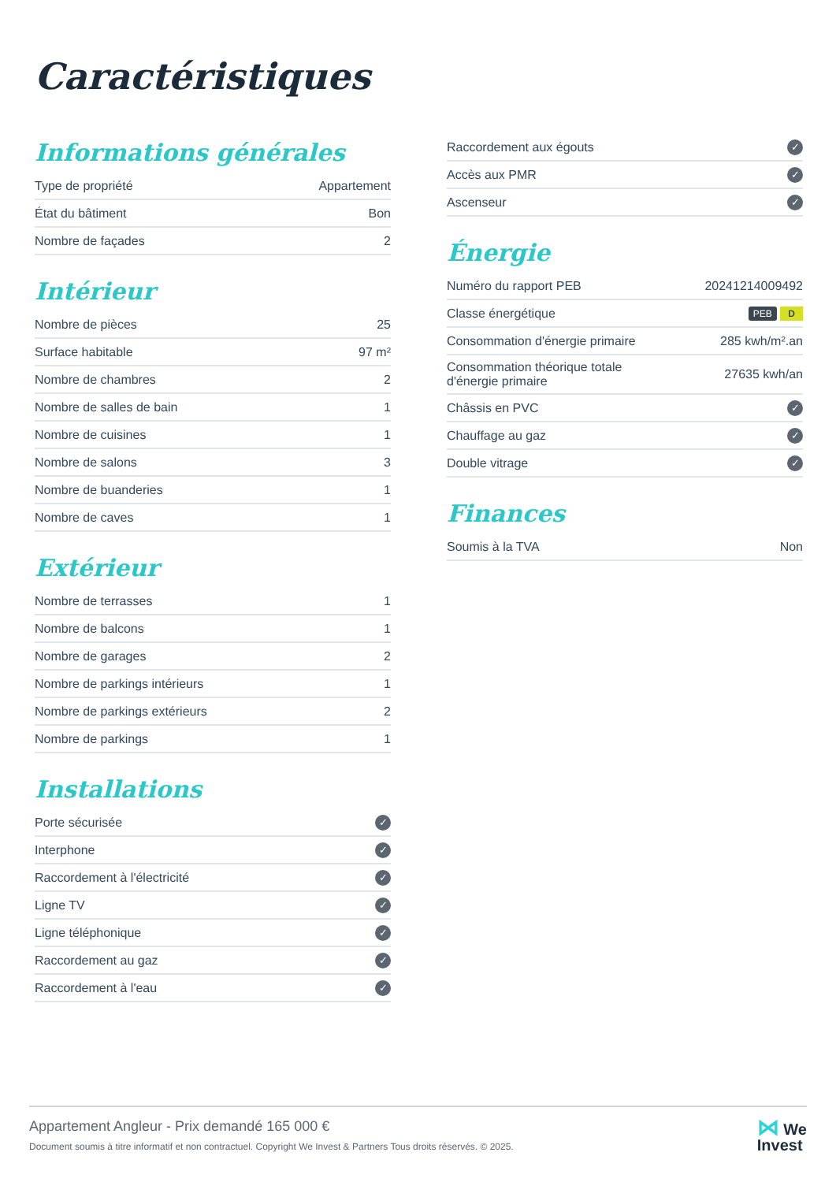Caractéristiques
Informations générales
| Type de propriété | Appartement |
| État du bâtiment | Bon |
| Nombre de façades | 2 |
Intérieur
| Nombre de pièces | 25 |
| Surface habitable | 97 m² |
| Nombre de chambres | 2 |
| Nombre de salles de bain | 1 |
| Nombre de cuisines | 1 |
| Nombre de salons | 3 |
| Nombre de buanderies | 1 |
| Nombre de caves | 1 |
Extérieur
| Nombre de terrasses | 1 |
| Nombre de balcons | 1 |
| Nombre de garages | 2 |
| Nombre de parkings intérieurs | 1 |
| Nombre de parkings extérieurs | 2 |
| Nombre de parkings | 1 |
Installations
| Porte sécurisée | ✓ |
| Interphone | ✓ |
| Raccordement à l'électricité | ✓ |
| Ligne TV | ✓ |
| Ligne téléphonique | ✓ |
| Raccordement au gaz | ✓ |
| Raccordement à l'eau | ✓ |
| Raccordement aux égouts | ✓ |
| Accès aux PMR | ✓ |
| Ascenseur | ✓ |
Énergie
| Numéro du rapport PEB | 20241214009492 |
| Classe énergétique | PEB D |
| Consommation d'énergie primaire | 285 kwh/m².an |
| Consommation théorique totale d'énergie primaire | 27635 kwh/an |
| Châssis en PVC | ✓ |
| Chauffage au gaz | ✓ |
| Double vitrage | ✓ |
Finances
| Soumis à la TVA | Non |
Appartement Angleur - Prix demandé 165 000 €
Document soumis à titre informatif et non contractuel. Copyright We Invest & Partners Tous droits réservés. © 2025.
⋈ We
Invest